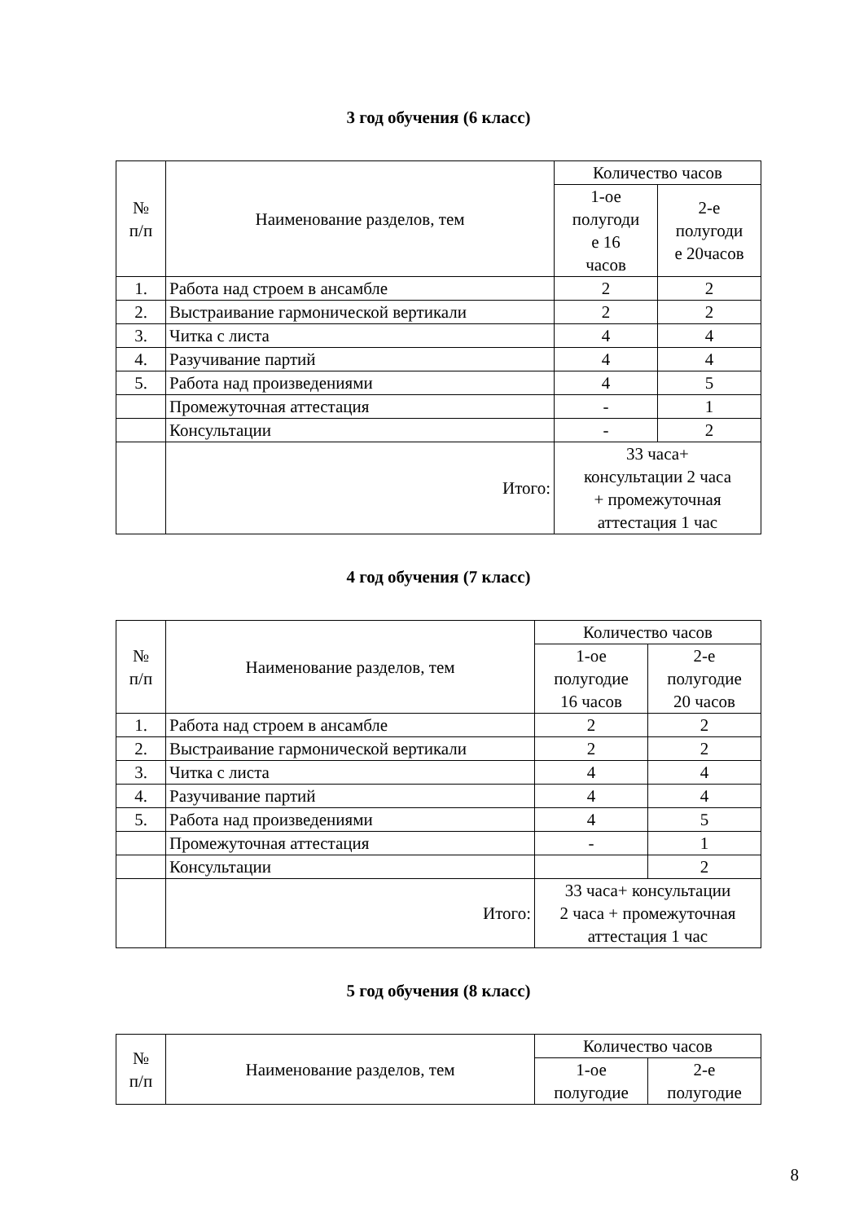3 год обучения (6 класс)
| № п/п | Наименование разделов, тем | Количество часов | |
| | | 1-ое полугоди е 16 часов | 2-е полугоди е 20часов |
| 1. | Работа над строем в ансамбле | 2 | 2 |
| 2. | Выстраивание гармонической вертикали | 2 | 2 |
| 3. | Читка с листа | 4 | 4 |
| 4. | Разучивание партий | 4 | 4 |
| 5. | Работа над произведениями | 4 | 5 |
| | Промежуточная аттестация | - | 1 |
| | Консультации | - | 2 |
| | Итого: | 33 часа+ консультации 2 часа + промежуточная аттестация 1 час | |
4 год обучения (7 класс)
| № п/п | Наименование разделов, тем | Количество часов | |
| | | 1-ое полугодие 16 часов | 2-е полугодие 20 часов |
| 1. | Работа над строем в ансамбле | 2 | 2 |
| 2. | Выстраивание гармонической вертикали | 2 | 2 |
| 3. | Читка с листа | 4 | 4 |
| 4. | Разучивание партий | 4 | 4 |
| 5. | Работа над произведениями | 4 | 5 |
| | Промежуточная аттестация | - | 1 |
| | Консультации | | 2 |
| | Итого: | 33 часа+ консультации 2 часа + промежуточная аттестация 1 час | |
5 год обучения (8 класс)
| № п/п | Наименование разделов, тем | Количество часов | |
| | | 1-ое полугодие | 2-е полугодие |
8